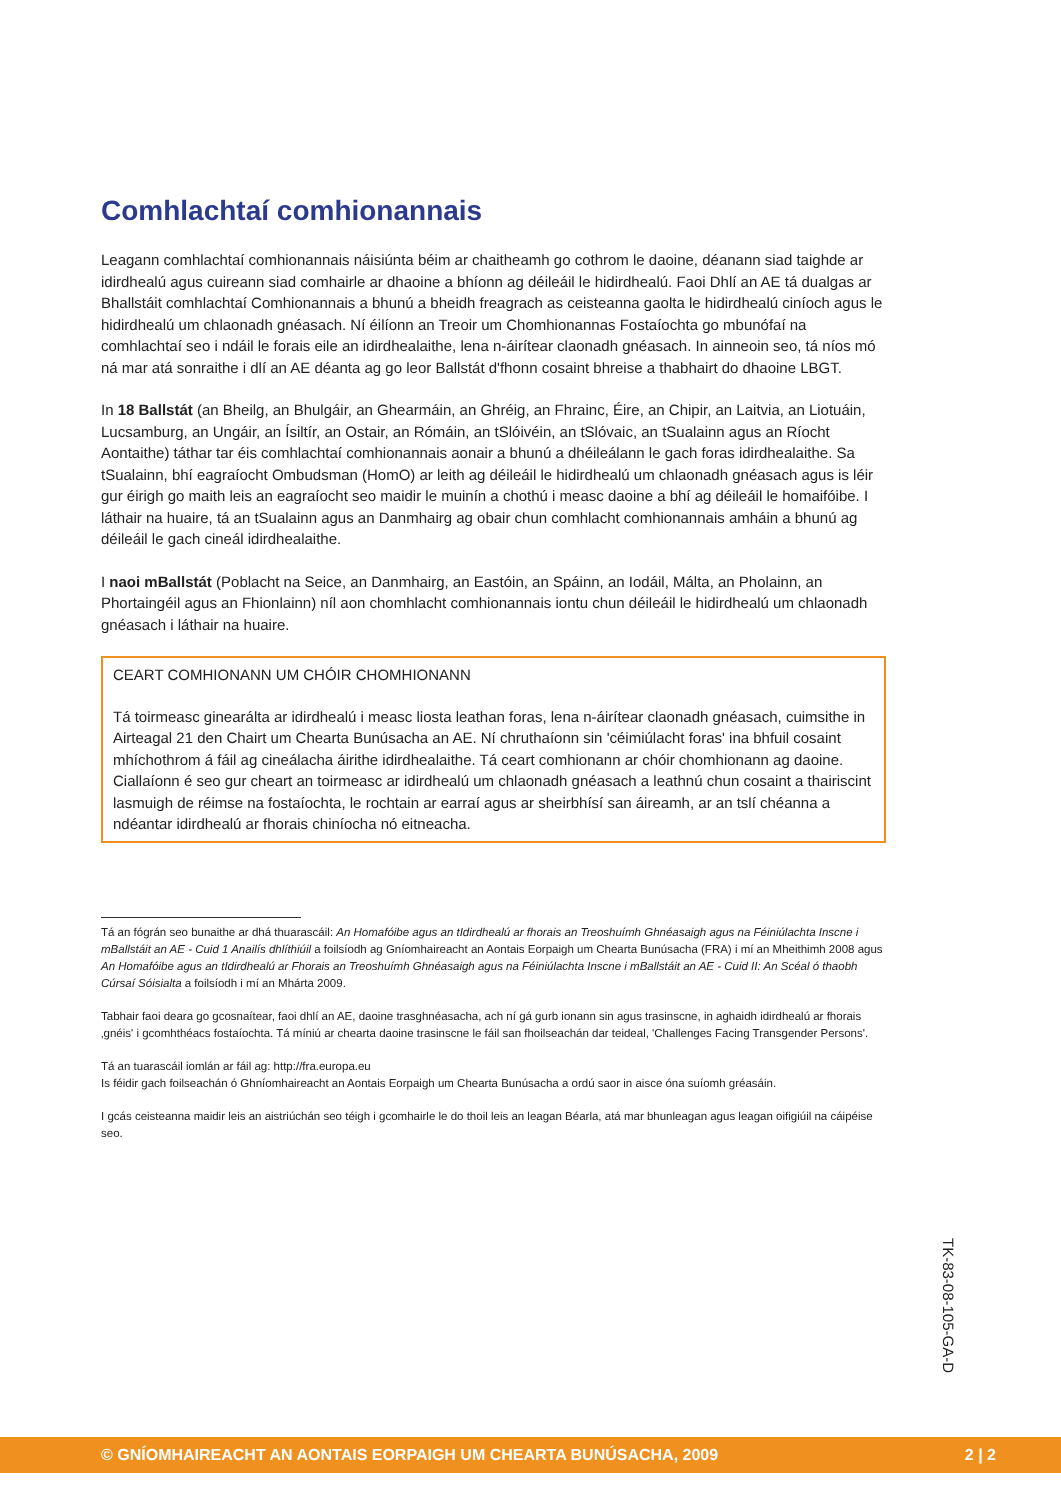Comhlachtaí comhionannais
Leagann comhlachtaí comhionannais náisiúnta béim ar chaitheamh go cothrom le daoine, déanann siad taighde ar idirdhealú agus cuireann siad comhairle ar dhaoine a bhíonn ag déileáil le hidirdhealú. Faoi Dhlí an AE tá dualgas ar Bhallstáit comhlachtaí Comhionannais a bhunú a bheidh freagrach as ceisteanna gaolta le hidirdhealú ciníoch agus le hidirdhealú um chlaonadh gnéasach. Ní éilíonn an Treoir um Chomhionannas Fostaíochta go mbunófaí na comhlachtaí seo i ndáil le forais eile an idirdhealaithe, lena n-áirítear claonadh gnéasach. In ainneoin seo, tá níos mó ná mar atá sonraithe i dlí an AE déanta ag go leor Ballstát d'fhonn cosaint bhreise a thabhairt do dhaoine LBGT.
In 18 Ballstát (an Bheilg, an Bhulgáir, an Ghearmáin, an Ghréig, an Fhrainc, Éire, an Chipir, an Laitvia, an Liotuáin, Lucsamburg, an Ungáir, an Ísiltír, an Ostair, an Rómáin, an tSlóivéin, an tSlóvaic, an tSualainn agus an Ríocht Aontaithe) táthar tar éis comhlachtaí comhionannais aonair a bhunú a dhéileálann le gach foras idirdhealaithe. Sa tSualainn, bhí eagraíocht Ombudsman (HomO) ar leith ag déileáil le hidirdhealú um chlaonadh gnéasach agus is léir gur éirigh go maith leis an eagraíocht seo maidir le muinín a chothú i measc daoine a bhí ag déileáil le homaifóibe. I láthair na huaire, tá an tSualainn agus an Danmhairg ag obair chun comhlacht comhionannais amháin a bhunú ag déileáil le gach cineál idirdhealaithe.
I naoi mBallstát (Poblacht na Seice, an Danmhairg, an Eastóin, an Spáinn, an Iodáil, Málta, an Pholainn, an Phortaingéil agus an Fhionlainn) níl aon chomhlacht comhionannais iontu chun déileáil le hidirdhealú um chlaonadh gnéasach i láthair na huaire.
CEART COMHIONANN UM CHÓIR CHOMHIONANN
Tá toirmeasc ginearálta ar idirdhealú i measc liosta leathan foras, lena n-áirítear claonadh gnéasach, cuimsithe in Airteagal 21 den Chairt um Chearta Bunúsacha an AE. Ní chruthaíonn sin 'céimiúlacht foras' ina bhfuil cosaint mhíchothrom á fáil ag cineálacha áirithe idirdhealaithe. Tá ceart comhionann ar chóir chomhionann ag daoine. Ciallaíonn é seo gur cheart an toirmeasc ar idirdhealú um chlaonadh gnéasach a leathnú chun cosaint a thairiscint lasmuigh de réimse na fostaíochta, le rochtain ar earraí agus ar sheirbhísí san áireamh, ar an tslí chéanna a ndéantar idirdhealú ar fhorais chiníocha nó eitneacha.
Tá an fógrán seo bunaithe ar dhá thuarascáil: An Homafóibe agus an tIdirdhealú ar fhorais an Treoshuímh Ghnéasaigh agus na Féiniúlachta Inscne i mBallstáit an AE - Cuid 1 Anailís dhlíthiúil a foilsíodh ag Gníomhaireacht an Aontais Eorpaigh um Chearta Bunúsacha (FRA) i mí an Mheithimh 2008 agus An Homafóibe agus an tIdirdhealú ar Fhorais an Treoshuímh Ghnéasaigh agus na Féiniúlachta Inscne i mBallstáit an AE - Cuid II: An Scéal ó thaobh Cúrsaí Sóisialta a foilsíodh i mí an Mhárta 2009.
Tabhair faoi deara go gcosnaítear, faoi dhlí an AE, daoine trasghnéasacha, ach ní gá gurb ionann sin agus trasinscne, in aghaidh idirdhealú ar fhorais ‚gnéis' i gcomhthéacs fostaíochta. Tá míniú ar chearta daoine trasinscne le fáil san fhoilseachán dar teideal, 'Challenges Facing Transgender Persons'.
Tá an tuarascáil iomlán ar fáil ag: http://fra.europa.eu
Is féidir gach foilseachán ó Ghníomhaireacht an Aontais Eorpaigh um Chearta Bunúsacha a ordú saor in aisce óna suíomh gréasáin.
I gcás ceisteanna maidir leis an aistriúchán seo téigh i gcomhairle le do thoil leis an leagan Béarla, atá mar bhunleagan agus leagan oifigiúil na cáipéise seo.
TK-83-08-105-GA-D
© GNÍOMHAIREACHT AN AONTAIS EORPAIGH UM CHEARTA BUNÚSACHA, 2009 2 | 2